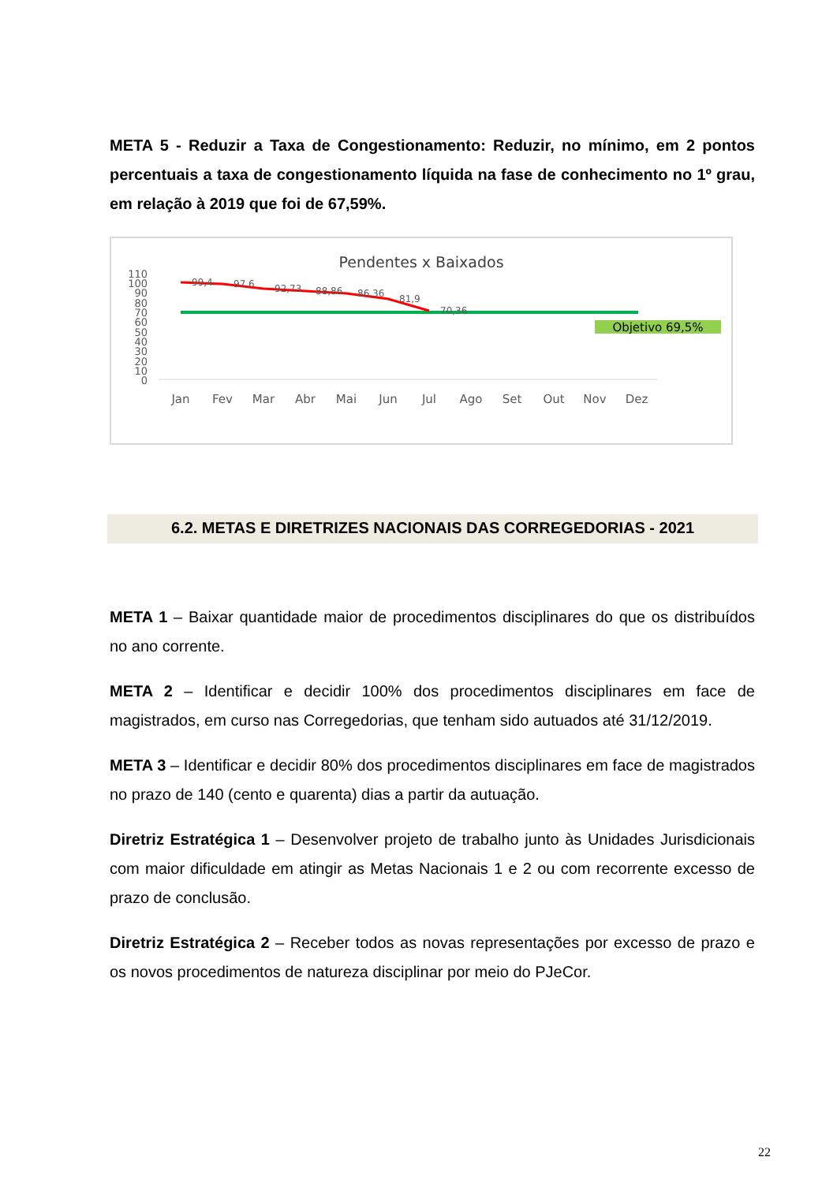META 5 - Reduzir a Taxa de Congestionamento: Reduzir, no mínimo, em 2 pontos percentuais a taxa de congestionamento líquida na fase de conhecimento no 1º grau, em relação à 2019 que foi de 67,59%.
Pendentes x Baixados
110
100
90
80
70
60
50
40
30
20
10
0
99,4
97,6
92,73
88,86
86,36
81,9
70,36
Objetivo 69,5%
Jan
Fev
Mar
Abr
Mai
Jun
Jul
Ago
Set
Out
Nov
Dez
6.2. METAS E DIRETRIZES NACIONAIS DAS CORREGEDORIAS - 2021
META 1 – Baixar quantidade maior de procedimentos disciplinares do que os distribuídos no ano corrente.
META 2 – Identificar e decidir 100% dos procedimentos disciplinares em face de magistrados, em curso nas Corregedorias, que tenham sido autuados até 31/12/2019.
META 3 – Identificar e decidir 80% dos procedimentos disciplinares em face de magistrados no prazo de 140 (cento e quarenta) dias a partir da autuação.
Diretriz Estratégica 1 – Desenvolver projeto de trabalho junto às Unidades Jurisdicionais com maior dificuldade em atingir as Metas Nacionais 1 e 2 ou com recorrente excesso de prazo de conclusão.
Diretriz Estratégica 2 – Receber todos as novas representações por excesso de prazo e os novos procedimentos de natureza disciplinar por meio do PJeCor.
22